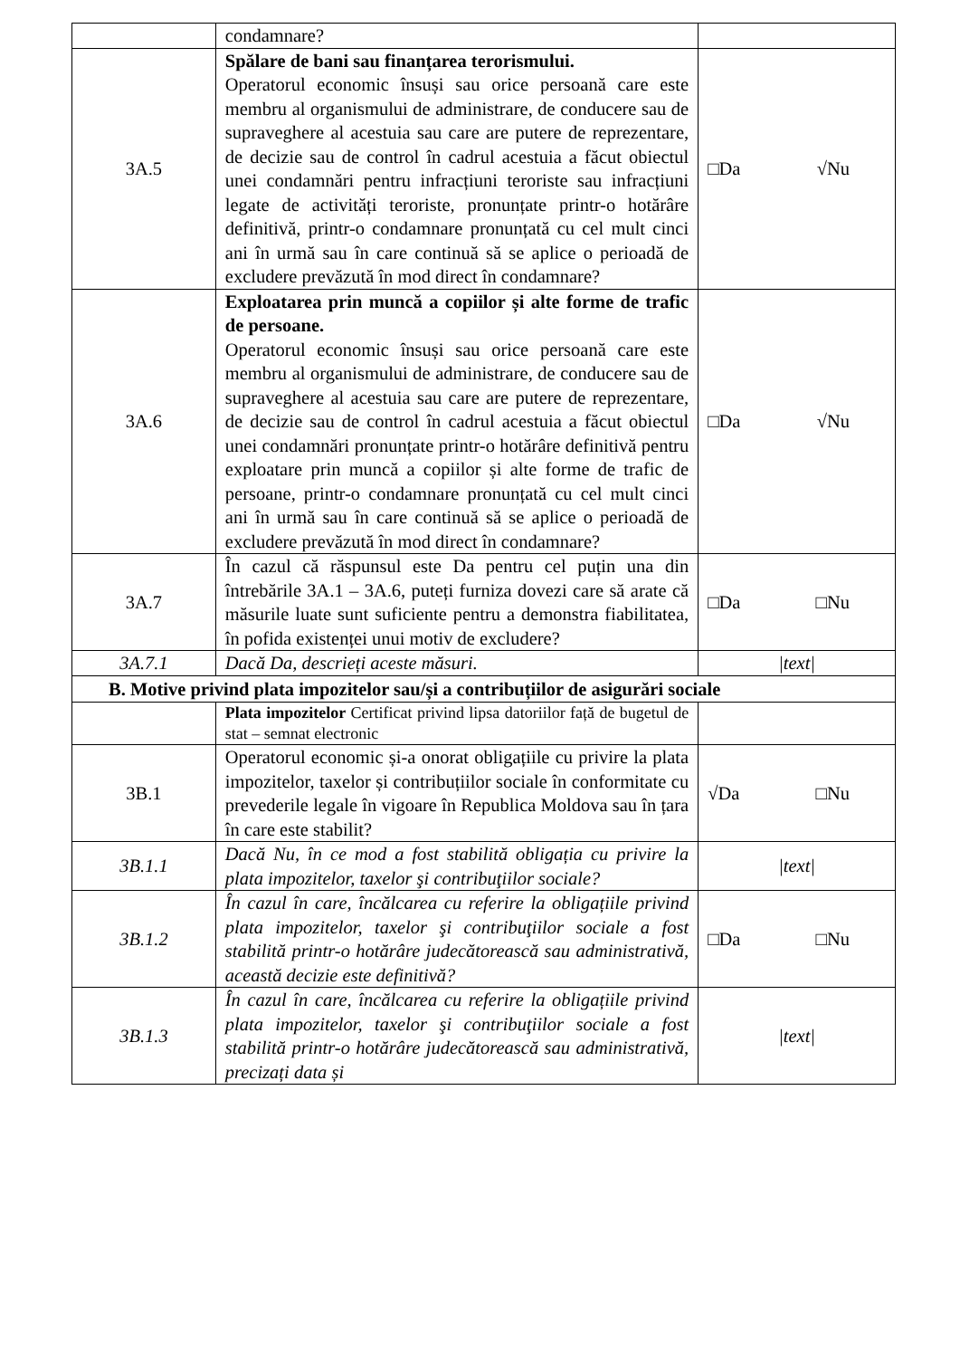| | condamnare? | |
| 3A.5 | Spălare de bani sau finanțarea terorismului. Operatorul economic însuși sau orice persoană care este membru al organismului de administrare, de conducere sau de supraveghere al acestuia sau care are putere de reprezentare, de decizie sau de control în cadrul acestuia a făcut obiectul unei condamnări pentru infracțiuni teroriste sau infracțiuni legate de activități teroriste, pronunțate printr-o hotărâre definitivă, printr-o condamnare pronunțată cu cel mult cinci ani în urmă sau în care continuă să se aplice o perioadă de excludere prevăzută în mod direct în condamnare? | □Da √Nu |
| 3A.6 | Exploatarea prin muncă a copiilor și alte forme de trafic de persoane. Operatorul economic însuși sau orice persoană care este membru al organismului de administrare, de conducere sau de supraveghere al acestuia sau care are putere de reprezentare, de decizie sau de control în cadrul acestuia a făcut obiectul unei condamnări pronunțate printr-o hotărâre definitivă pentru exploatare prin muncă a copiilor și alte forme de trafic de persoane, printr-o condamnare pronunțată cu cel mult cinci ani în urmă sau în care continuă să se aplice o perioadă de excludere prevăzută în mod direct în condamnare? | □Da √Nu |
| 3A.7 | În cazul că răspunsul este Da pentru cel puțin una din întrebările 3A.1 – 3A.6, puteți furniza dovezi care să arate că măsurile luate sunt suficiente pentru a demonstra fiabilitatea, în pofida existenței unui motiv de excludere? | □Da □Nu |
| 3A.7.1 | Dacă Da, descrieți aceste măsuri. | /text/ |
| B. Motive privind plata impozitelor sau/și a contribuțiilor de asigurări sociale | | |
| | Plata impozitelor Certificat privind lipsa datoriilor față de bugetul de stat – semnat electronic | |
| 3B.1 | Operatorul economic și-a onorat obligațiile cu privire la plata impozitelor, taxelor și contribuțiilor sociale în conformitate cu prevederile legale în vigoare în Republica Moldova sau în țara în care este stabilit? | √Da □Nu |
| 3B.1.1 | Dacă Nu, în ce mod a fost stabilită obligația cu privire la plata impozitelor, taxelor şi contribuţiilor sociale? | /text/ |
| 3B.1.2 | În cazul în care, încălcarea cu referire la obligațiile privind plata impozitelor, taxelor şi contribuţiilor sociale a fost stabilită printr-o hotărâre judecătorească sau administrativă, această decizie este definitivă? | □Da □Nu |
| 3B.1.3 | În cazul în care, încălcarea cu referire la obligațiile privind plata impozitelor, taxelor şi contribuţiilor sociale a fost stabilită printr-o hotărâre judecătorească sau administrativă, precizați data și | /text/ |